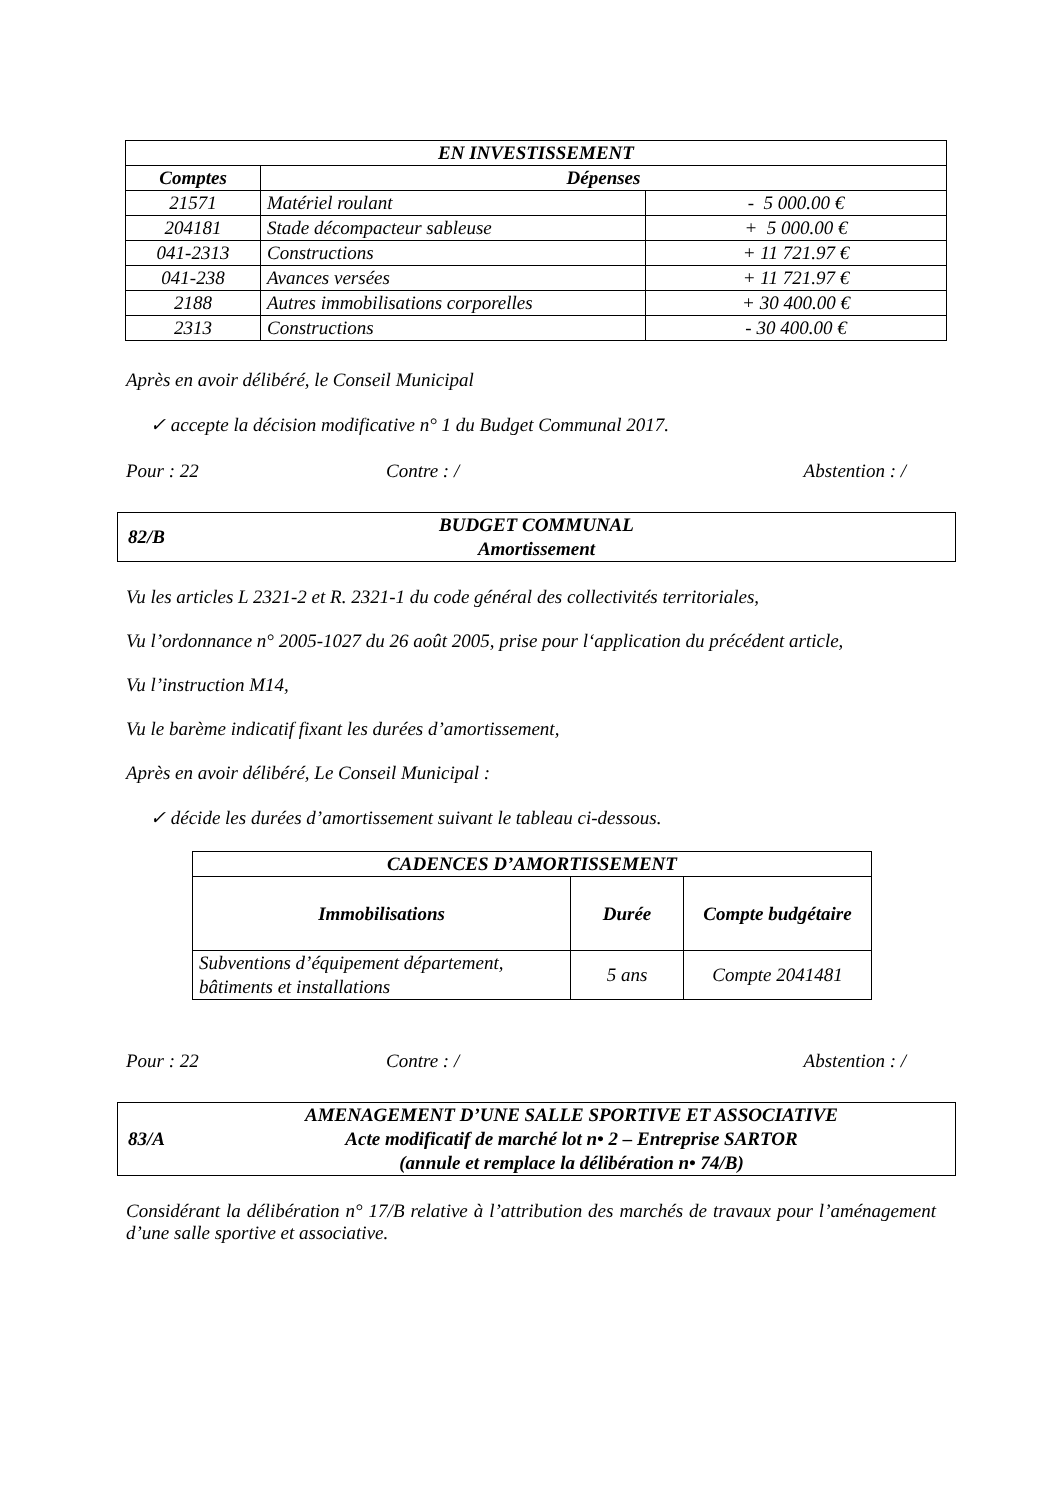| EN INVESTISSEMENT | | |
| --- | --- | --- |
| Comptes | Dépenses | |
| 21571 | Matériel roulant | - 5 000.00 € |
| 204181 | Stade décompacteur sableuse | + 5 000.00 € |
| 041-2313 | Constructions | + 11 721.97 € |
| 041-238 | Avances versées | + 11 721.97 € |
| 2188 | Autres immobilisations corporelles | + 30 400.00 € |
| 2313 | Constructions | - 30 400.00 € |
Après en avoir délibéré, le Conseil Municipal
✓ accepte la décision modificative n° 1 du Budget Communal 2017.
Pour : 22 Contre : / Abstention : /
82/B
BUDGET COMMUNAL
Amortissement
Vu les articles L 2321-2 et R. 2321-1 du code général des collectivités territoriales,
Vu l’ordonnance n° 2005-1027 du 26 août 2005, prise pour l‘application du précédent article,
Vu l’instruction M14,
Vu le barème indicatif fixant les durées d’amortissement,
Après en avoir délibéré, Le Conseil Municipal :
✓ décide les durées d’amortissement suivant le tableau ci-dessous.
| CADENCES D’AMORTISSEMENT | | |
| --- | --- | --- |
| Immobilisations | Durée | Compte budgétaire |
| Subventions d’équipement département, bâtiments et installations | 5 ans | Compte 2041481 |
Pour : 22 Contre : / Abstention : /
83/A
AMENAGEMENT D’UNE SALLE SPORTIVE ET ASSOCIATIVE
Acte modificatif de marché lot n• 2 – Entreprise SARTOR
(annule et remplace la délibération n• 74/B)
Considérant la délibération n° 17/B relative à l’attribution des marchés de travaux pour l’aménagement d’une salle sportive et associative.